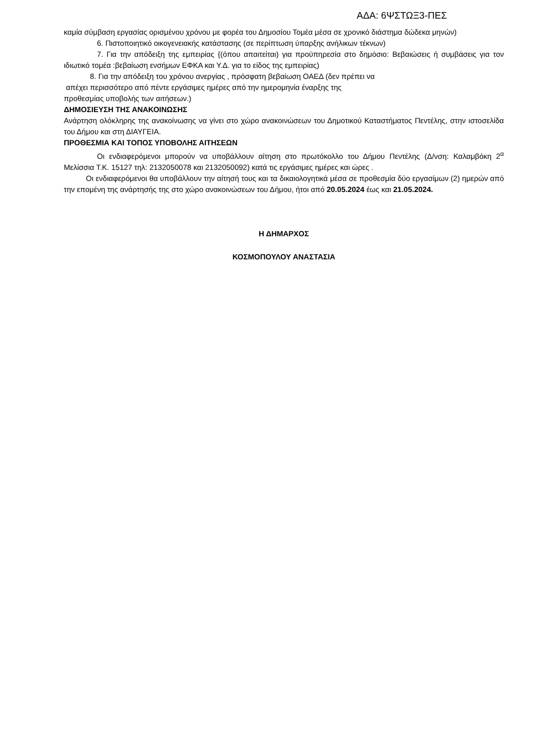ΑΔΑ: 6ΨΣΤΩΞ3-ΠΕΣ
καμία σύμβαση εργασίας ορισμένου χρόνου με φορέα του Δημοσίου Τομέα μέσα σε χρονικό διάστημα δώδεκα μηνών)
6. Πιστοποιητικό οικογενειακής κατάστασης (σε περίπτωση ύπαρξης ανήλικων τέκνων)
7. Για την απόδειξη της εμπειρίας {(όπου απαιτείται) για προϋπηρεσία στο δημόσιο: Βεβαιώσεις ή συμβάσεις για τον ιδιωτικό τομέα :βεβαίωση ενσήμων ΕΦΚΑ και Υ.Δ. για το είδος της εμπειρίας)
8. Για την απόδειξη του χρόνου ανεργίας , πρόσφατη βεβαίωση ΟΑΕΔ (δεν πρέπει να
απέχει περισσότερο από πέντε εργάσιμες ημέρες από την ημερομηνία έναρξης της
προθεσμίας υποβολής των αιτήσεων.)
ΔΗΜΟΣΙΕΥΣΗ ΤΗΣ ΑΝΑΚΟΙΝΩΣΗΣ
Ανάρτηση ολόκληρης της ανακοίνωσης να γίνει στο χώρο ανακοινώσεων του Δημοτικού Καταστήματος Πεντέλης, στην ιστοσελίδα του Δήμου και στη ΔΙΑΥΓΕΙΑ.
ΠΡΟΘΕΣΜΙΑ ΚΑΙ ΤΟΠΟΣ ΥΠΟΒΟΛΗΣ ΑΙΤΗΣΕΩΝ
Οι ενδιαφερόμενοι μπορούν να υποβάλλουν αίτηση στο πρωτόκολλο του Δήμου Πεντέλης (Δ/νση: Καλαμβόκη 2<sup>α</sup> Μελίσσια Τ.Κ. 15127 τηλ: 2132050078 και 2132050092) κατά τις εργάσιμες ημέρες και ώρες .
Οι ενδιαφερόμενοι θα υποβάλλουν την αίτησή τους και τα δικαιολογητικά μέσα σε προθεσμία δύο εργασίμων (2) ημερών από την επομένη της ανάρτησής της στο χώρο ανακοινώσεων του Δήμου, ήτοι από 20.05.2024 έως και 21.05.2024.
Η ΔΗΜΑΡΧΟΣ
ΚΟΣΜΟΠΟΥΛΟΥ ΑΝΑΣΤΑΣΙΑ